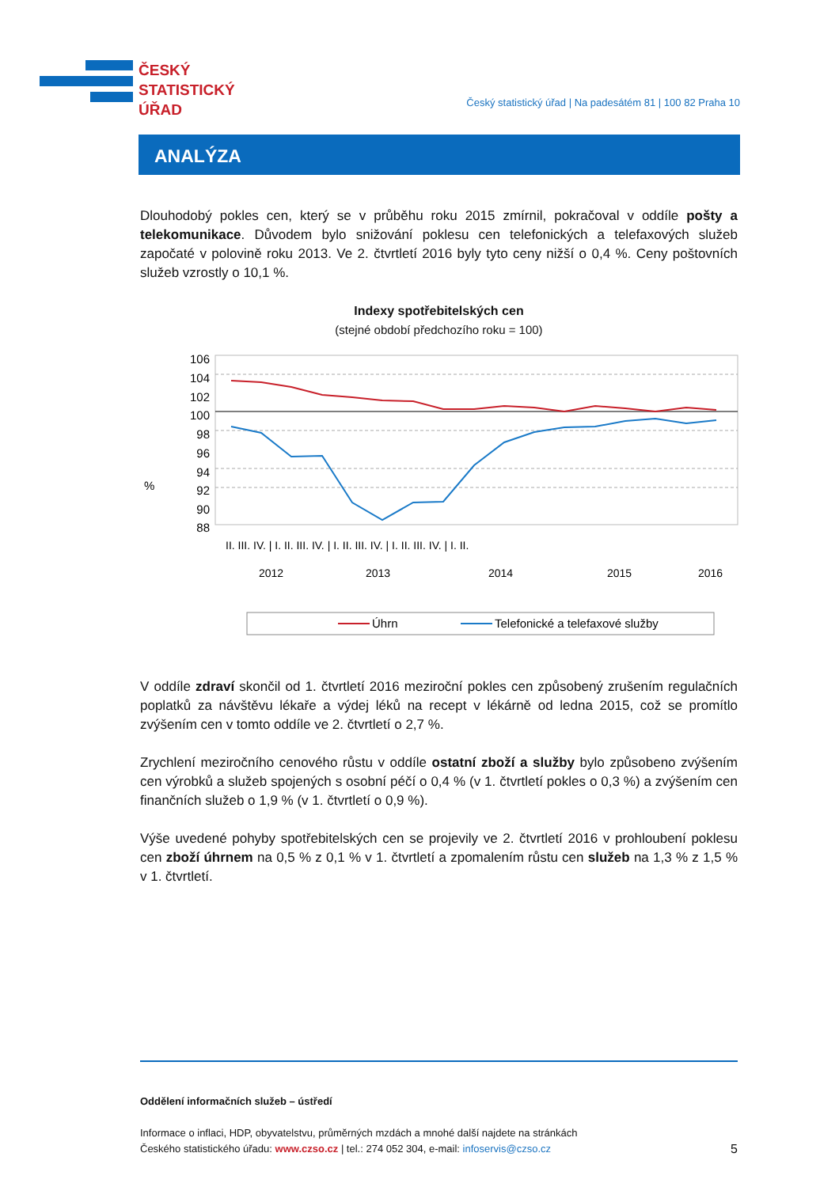ČESKÝ
STATISTICKÝ
ÚŘAD
Český statistický úřad | Na padesátém 81 | 100 82 Praha 10
ANALÝZA
Dlouhodobý pokles cen, který se v průběhu roku 2015 zmírnil, pokračoval v oddíle pošty a telekomunikace. Důvodem bylo snižování poklesu cen telefonických a telefaxových služeb započaté v polovině roku 2013. Ve 2. čtvrtletí 2016 byly tyto ceny nižší o 0,4 %. Ceny poštovních služeb vzrostly o 10,1 %.
Indexy spotřebitelských cen
(stejné období předchozího roku = 100)
%
106
104
102
100
98
96
94
92
90
88
II. III. IV. | I. II. III. IV. | I. II. III. IV. | I. II. III. IV. | I. II.
2012
2013
2014
2015
2016
Úhrn
Telefonické a telefaxové služby
V oddíle zdraví skončil od 1. čtvrtletí 2016 meziroční pokles cen způsobený zrušením regulačních poplatků za návštěvu lékaře a výdej léků na recept v lékárně od ledna 2015, což se promítlo zvýšením cen v tomto oddíle ve 2. čtvrtletí o 2,7 %.
Zrychlení meziročního cenového růstu v oddíle ostatní zboží a služby bylo způsobeno zvýšením cen výrobků a služeb spojených s osobní péčí o 0,4 % (v 1. čtvrtletí pokles o 0,3 %) a zvýšením cen finančních služeb o 1,9 % (v 1. čtvrtletí o 0,9 %).
Výše uvedené pohyby spotřebitelských cen se projevily ve 2. čtvrtletí 2016 v prohloubení poklesu cen zboží úhrnem na 0,5 % z 0,1 % v 1. čtvrtletí a zpomalením růstu cen služeb na 1,3 % z 1,5 % v 1. čtvrtletí.
Oddělení informačních služeb – ústředí
Informace o inflaci, HDP, obyvatelstvu, průměrných mzdách a mnohé další najdete na stránkách
Českého statistického úřadu: www.czso.cz | tel.: 274 052 304, e-mail: infoservis@czso.cz 5